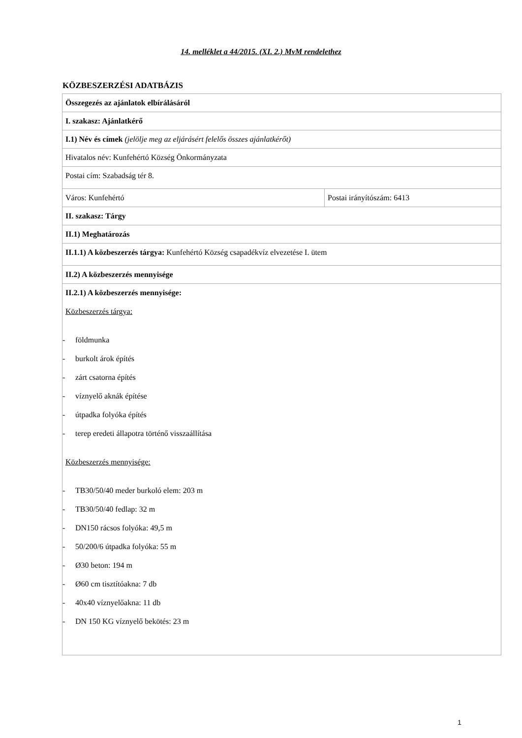14. melléklet a 44/2015. (XI. 2.) MvM rendelethez
KÖZBESZERZÉSI ADATBÁZIS
| Összegezés az ajánlatok elbírálásáról | |
| I. szakasz: Ajánlatkérő | |
| I.1) Név és címek (jelölje meg az eljárásért felelős összes ajánlatkérőt) | |
| Hivatalos név: Kunfehértó Község Önkormányzata | |
| Postai cím: Szabadság tér 8. | |
| Város: Kunfehértó | Postai irányítószám: 6413 |
| II. szakasz: Tárgy | |
| II.1) Meghatározás | |
| II.1.1) A közbeszerzés tárgya: Kunfehértó Község csapadékvíz elvezetése I. ütem | |
| II.2) A közbeszerzés mennyisége | |
| II.2.1) A közbeszerzés mennyisége: Közbeszerzés tárgya: - földmunka - burkolt árok építés - zárt csatorna építés - víznyelő aknák építése - útpadka folyóka építés - terep eredeti állapotra történő visszaállítása Közbeszerzés mennyisége: - TB30/50/40 meder burkoló elem: 203 m - TB30/50/40 fedlap: 32 m - DN150 rácsos folyóka: 49,5 m - 50/200/6 útpadka folyóka: 55 m - Ø30 beton: 194 m - Ø60 cm tisztítóakna: 7 db - 40x40 víznyelőakna: 11 db - DN 150 KG víznyelő bekötés: 23 m | |
1